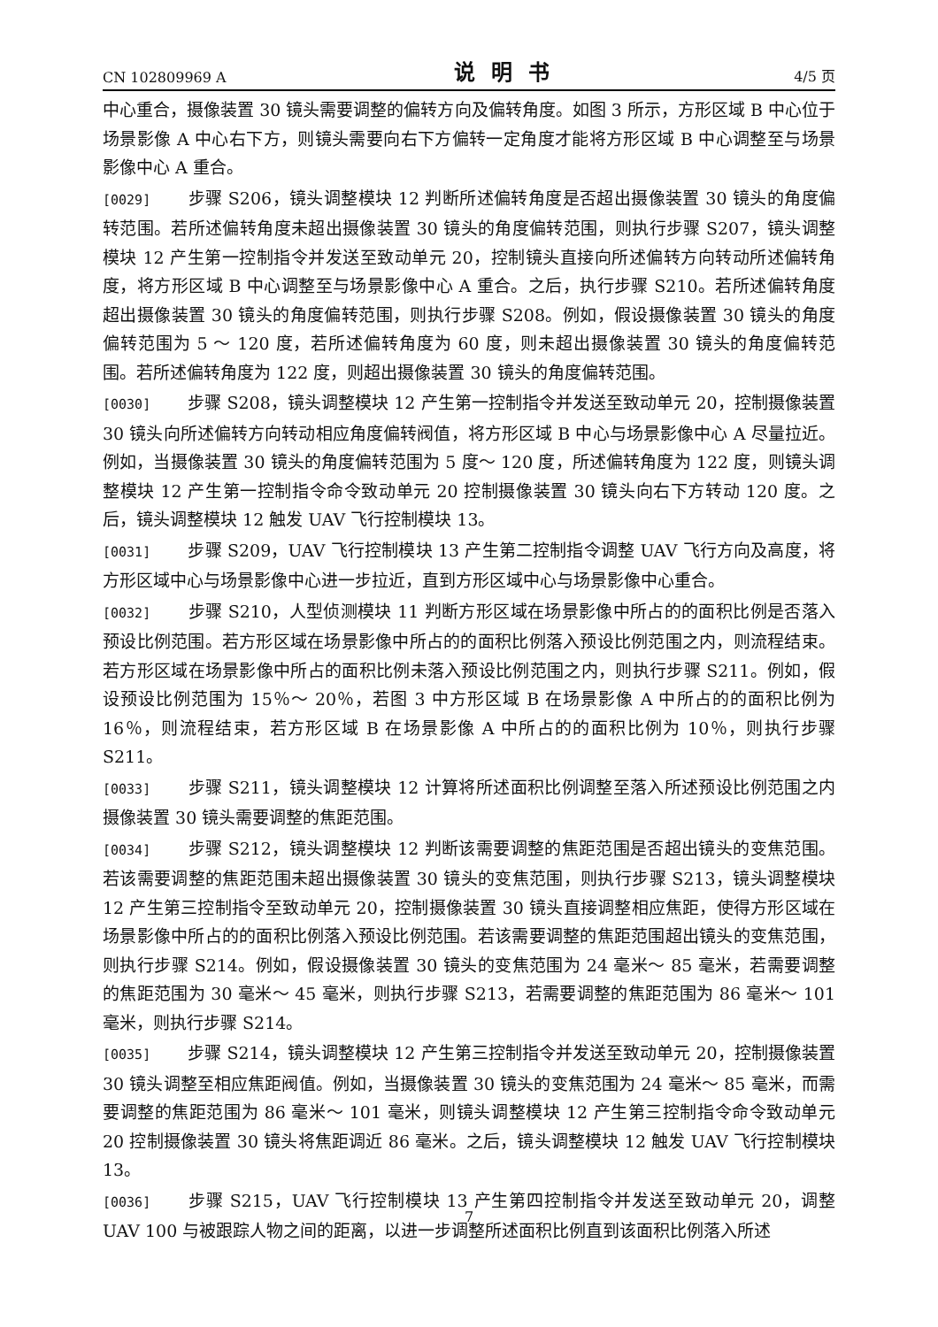CN 102809969 A 说明书 4/5 页
中心重合，摄像装置 30 镜头需要调整的偏转方向及偏转角度。如图 3 所示，方形区域 B 中心位于场景影像 A 中心右下方，则镜头需要向右下方偏转一定角度才能将方形区域 B 中心调整至与场景影像中心 A 重合。
[0029] 步骤 S206，镜头调整模块 12 判断所述偏转角度是否超出摄像装置 30 镜头的角度偏转范围。若所述偏转角度未超出摄像装置 30 镜头的角度偏转范围，则执行步骤 S207，镜头调整模块 12 产生第一控制指令并发送至致动单元 20，控制镜头直接向所述偏转方向转动所述偏转角度，将方形区域 B 中心调整至与场景影像中心 A 重合。之后，执行步骤 S210。若所述偏转角度超出摄像装置 30 镜头的角度偏转范围，则执行步骤 S208。例如，假设摄像装置 30 镜头的角度偏转范围为 5 ～ 120 度，若所述偏转角度为 60 度，则未超出摄像装置 30 镜头的角度偏转范围。若所述偏转角度为 122 度，则超出摄像装置 30 镜头的角度偏转范围。
[0030] 步骤 S208，镜头调整模块 12 产生第一控制指令并发送至致动单元 20，控制摄像装置 30 镜头向所述偏转方向转动相应角度偏转阀值，将方形区域 B 中心与场景影像中心 A 尽量拉近。例如，当摄像装置 30 镜头的角度偏转范围为 5 度～ 120 度，所述偏转角度为 122 度，则镜头调整模块 12 产生第一控制指令命令致动单元 20 控制摄像装置 30 镜头向右下方转动 120 度。之后，镜头调整模块 12 触发 UAV 飞行控制模块 13。
[0031] 步骤 S209，UAV 飞行控制模块 13 产生第二控制指令调整 UAV 飞行方向及高度，将方形区域中心与场景影像中心进一步拉近，直到方形区域中心与场景影像中心重合。
[0032] 步骤 S210，人型侦测模块 11 判断方形区域在场景影像中所占的的面积比例是否落入预设比例范围。若方形区域在场景影像中所占的的面积比例落入预设比例范围之内，则流程结束。若方形区域在场景影像中所占的面积比例未落入预设比例范围之内，则执行步骤 S211。例如，假设预设比例范围为 15％～ 20％，若图 3 中方形区域 B 在场景影像 A 中所占的的面积比例为 16％，则流程结束，若方形区域 B 在场景影像 A 中所占的的面积比例为 10％，则执行步骤 S211。
[0033] 步骤 S211，镜头调整模块 12 计算将所述面积比例调整至落入所述预设比例范围之内摄像装置 30 镜头需要调整的焦距范围。
[0034] 步骤 S212，镜头调整模块 12 判断该需要调整的焦距范围是否超出镜头的变焦范围。若该需要调整的焦距范围未超出摄像装置 30 镜头的变焦范围，则执行步骤 S213，镜头调整模块 12 产生第三控制指令至致动单元 20，控制摄像装置 30 镜头直接调整相应焦距，使得方形区域在场景影像中所占的的面积比例落入预设比例范围。若该需要调整的焦距范围超出镜头的变焦范围，则执行步骤 S214。例如，假设摄像装置 30 镜头的变焦范围为 24 毫米～ 85 毫米，若需要调整的焦距范围为 30 毫米～ 45 毫米，则执行步骤 S213，若需要调整的焦距范围为 86 毫米～ 101 毫米，则执行步骤 S214。
[0035] 步骤 S214，镜头调整模块 12 产生第三控制指令并发送至致动单元 20，控制摄像装置 30 镜头调整至相应焦距阀值。例如，当摄像装置 30 镜头的变焦范围为 24 毫米～ 85 毫米，而需要调整的焦距范围为 86 毫米～ 101 毫米，则镜头调整模块 12 产生第三控制指令命令致动单元 20 控制摄像装置 30 镜头将焦距调近 86 毫米。之后，镜头调整模块 12 触发 UAV 飞行控制模块 13。
[0036] 步骤 S215，UAV 飞行控制模块 13 产生第四控制指令并发送至致动单元 20，调整 UAV 100 与被跟踪人物之间的距离，以进一步调整所述面积比例直到该面积比例落入所述
7